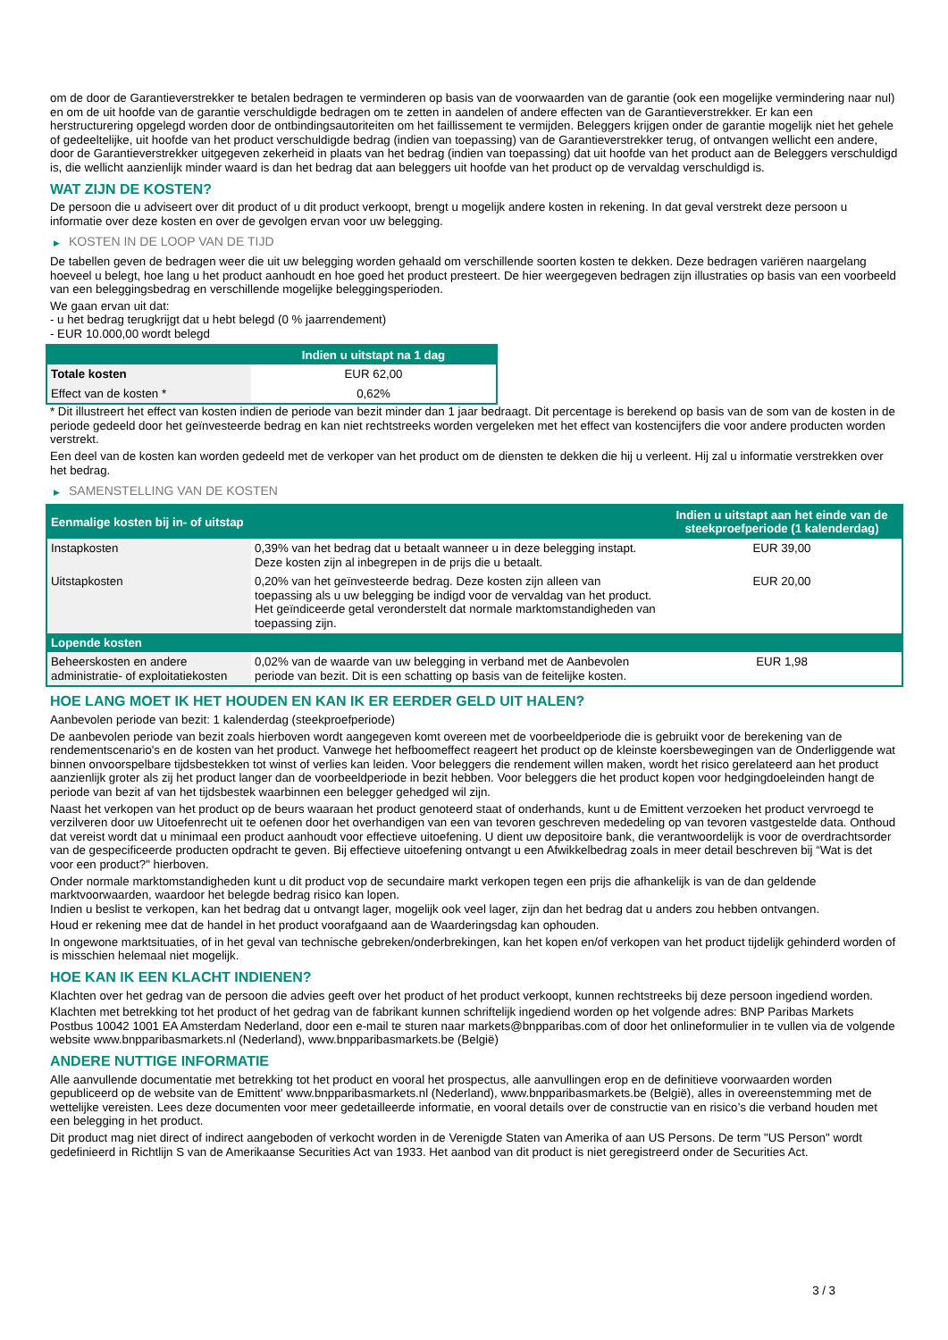om de door de Garantieverstrekker te betalen bedragen te verminderen op basis van de voorwaarden van de garantie (ook een mogelijke vermindering naar nul) en om de uit hoofde van de garantie verschuldigde bedragen om te zetten in aandelen of andere effecten van de Garantieverstrekker. Er kan een herstructurering opgelegd worden door de ontbindingsautoriteiten om het faillissement te vermijden. Beleggers krijgen onder de garantie mogelijk niet het gehele of gedeeltelijke, uit hoofde van het product verschuldigde bedrag (indien van toepassing) van de Garantieverstrekker terug, of ontvangen wellicht een andere, door de Garantieverstrekker uitgegeven zekerheid in plaats van het bedrag (indien van toepassing) dat uit hoofde van het product aan de Beleggers verschuldigd is, die wellicht aanzienlijk minder waard is dan het bedrag dat aan beleggers uit hoofde van het product op de vervaldag verschuldigd is.
WAT ZIJN DE KOSTEN?
De persoon die u adviseert over dit product of u dit product verkoopt, brengt u mogelijk andere kosten in rekening. In dat geval verstrekt deze persoon u informatie over deze kosten en over de gevolgen ervan voor uw belegging.
▶ KOSTEN IN DE LOOP VAN DE TIJD
De tabellen geven de bedragen weer die uit uw belegging worden gehaald om verschillende soorten kosten te dekken. Deze bedragen variëren naargelang hoeveel u belegt, hoe lang u het product aanhoudt en hoe goed het product presteert. De hier weergegeven bedragen zijn illustraties op basis van een voorbeeld van een beleggingsbedrag en verschillende mogelijke beleggingsperioden.
We gaan ervan uit dat:
- u het bedrag terugkrijgt dat u hebt belegd (0 % jaarrendement)
- EUR 10.000,00 wordt belegd
| | Indien u uitstapt na 1 dag |
| --- | --- |
| Totale kosten | EUR 62,00 |
| Effect van de kosten * | 0,62% |
* Dit illustreert het effect van kosten indien de periode van bezit minder dan 1 jaar bedraagt. Dit percentage is berekend op basis van de som van de kosten in de periode gedeeld door het geïnvesteerde bedrag en kan niet rechtstreeks worden vergeleken met het effect van kostencijfers die voor andere producten worden verstrekt.
Een deel van de kosten kan worden gedeeld met de verkoper van het product om de diensten te dekken die hij u verleent. Hij zal u informatie verstrekken over het bedrag.
▶ SAMENSTELLING VAN DE KOSTEN
| Eenmalige kosten bij in- of uitstap | | Indien u uitstapt aan het einde van de steekproefperiode (1 kalenderdag) |
| --- | --- | --- |
| Instapkosten | 0,39% van het bedrag dat u betaalt wanneer u in deze belegging instapt. Deze kosten zijn al inbegrepen in de prijs die u betaalt. | EUR 39,00 |
| Uitstapkosten | 0,20% van het geïnvesteerde bedrag. Deze kosten zijn alleen van toepassing als u uw belegging be indigd voor de vervaldag van het product. Het geïndiceerde getal veronderstelt dat normale marktomstandigheden van toepassing zijn. | EUR 20,00 |
| Lopende kosten | | |
| Beheerskosten en andere administratie- of exploitatiekosten | 0,02% van de waarde van uw belegging in verband met de Aanbevolen periode van bezit. Dit is een schatting op basis van de feitelijke kosten. | EUR 1,98 |
HOE LANG MOET IK HET HOUDEN EN KAN IK ER EERDER GELD UIT HALEN?
Aanbevolen periode van bezit: 1 kalenderdag (steekproefperiode)
De aanbevolen periode van bezit zoals hierboven wordt aangegeven komt overeen met de voorbeeldperiode die is gebruikt voor de berekening van de rendementscenario's en de kosten van het product. Vanwege het hefboomeffect reageert het product op de kleinste koersbewegingen van de Onderliggende wat binnen onvoorspelbare tijdsbestekken tot winst of verlies kan leiden. Voor beleggers die rendement willen maken, wordt het risico gerelateerd aan het product aanzienlijk groter als zij het product langer dan de voorbeeldperiode in bezit hebben. Voor beleggers die het product kopen voor hedgingdoeleinden hangt de periode van bezit af van het tijdsbestek waarbinnen een belegger gehedged wil zijn.
Naast het verkopen van het product op de beurs waaraan het product genoteerd staat of onderhands, kunt u de Emittent verzoeken het product vervroegd te verzilveren door uw Uitoefenrecht uit te oefenen door het overhandigen van een van tevoren geschreven mededeling op van tevoren vastgestelde data. Onthoud dat vereist wordt dat u minimaal een product aanhoudt voor effectieve uitoefening. U dient uw depositoire bank, die verantwoordelijk is voor de overdrachtsorder van de gespecificeerde producten opdracht te geven. Bij effectieve uitoefening ontvangt u een Afwikkelbedrag zoals in meer detail beschreven bij “Wat is det voor een product?" hierboven.
Onder normale marktomstandigheden kunt u dit product vop de secundaire markt verkopen tegen een prijs die afhankelijk is van de dan geldende marktvoorwaarden, waardoor het belegde bedrag risico kan lopen.
Indien u beslist te verkopen, kan het bedrag dat u ontvangt lager, mogelijk ook veel lager, zijn dan het bedrag dat u anders zou hebben ontvangen.
Houd er rekening mee dat de handel in het product voorafgaand aan de Waarderingsdag kan ophouden.
In ongewone marktsituaties, of in het geval van technische gebreken/onderbrekingen, kan het kopen en/of verkopen van het product tijdelijk gehinderd worden of is misschien helemaal niet mogelijk.
HOE KAN IK EEN KLACHT INDIENEN?
Klachten over het gedrag van de persoon die advies geeft over het product of het product verkoopt, kunnen rechtstreeks bij deze persoon ingediend worden.
Klachten met betrekking tot het product of het gedrag van de fabrikant kunnen schriftelijk ingediend worden op het volgende adres: BNP Paribas Markets Postbus 10042 1001 EA Amsterdam Nederland, door een e-mail te sturen naar markets@bnpparibas.com of door het onlineformulier in te vullen via de volgende website www.bnpparibasmarkets.nl (Nederland), www.bnpparibasmarkets.be (België)
ANDERE NUTTIGE INFORMATIE
Alle aanvullende documentatie met betrekking tot het product en vooral het prospectus, alle aanvullingen erop en de definitieve voorwaarden worden gepubliceerd op de website van de Emittent' www.bnpparibasmarkets.nl (Nederland), www.bnpparibasmarkets.be (België), alles in overeenstemming met de wettelijke vereisten. Lees deze documenten voor meer gedetailleerde informatie, en vooral details over de constructie van en risico’s die verband houden met een belegging in het product.
Dit product mag niet direct of indirect aangeboden of verkocht worden in de Verenigde Staten van Amerika of aan US Persons. De term "US Person" wordt gedefinieerd in Richtlijn S van de Amerikaanse Securities Act van 1933. Het aanbod van dit product is niet geregistreerd onder de Securities Act.
3 / 3